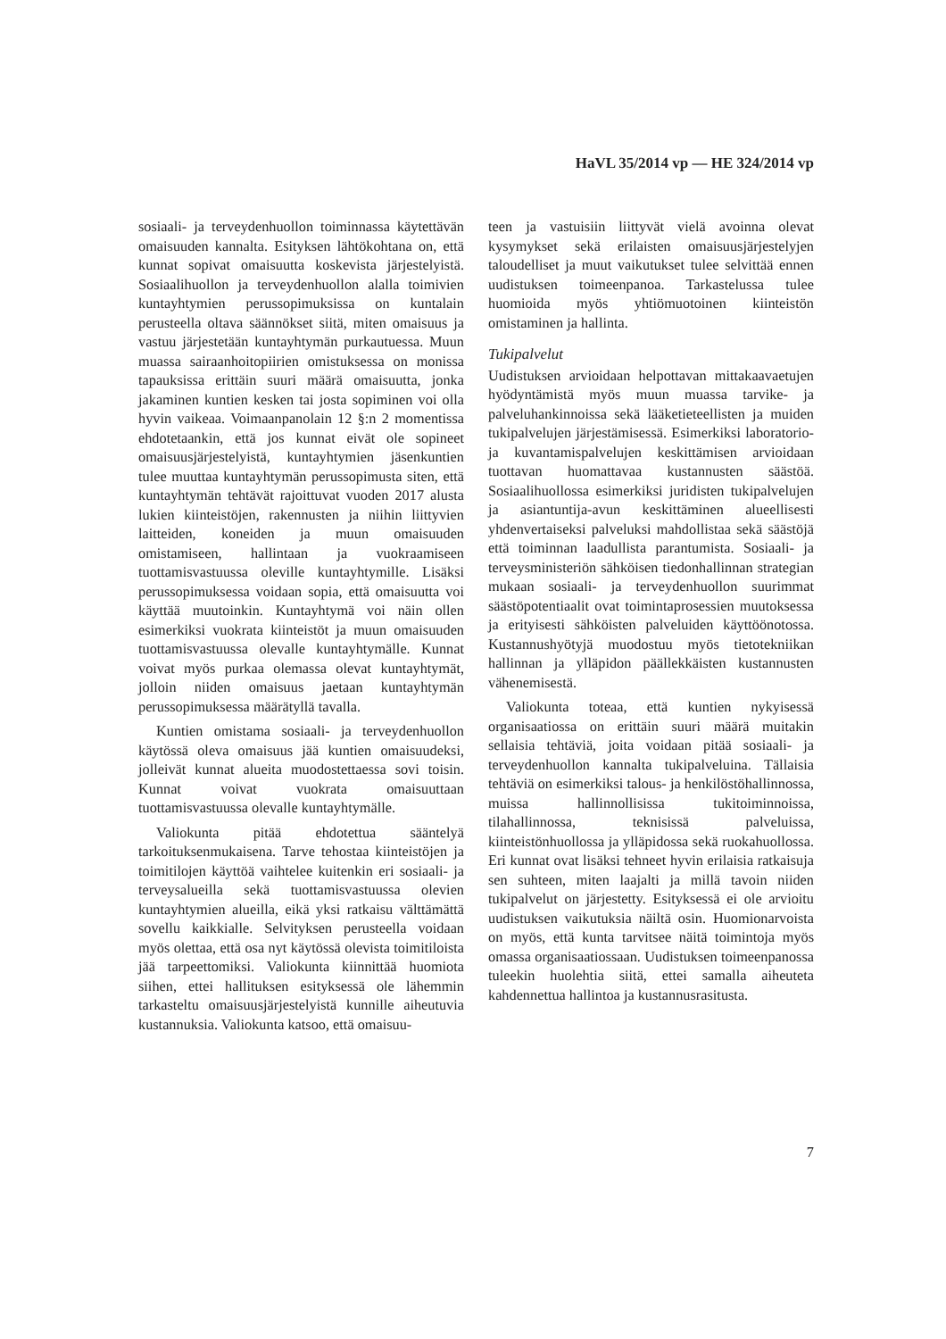HaVL 35/2014 vp — HE 324/2014 vp
sosiaali- ja terveydenhuollon toiminnassa käytettävän omaisuuden kannalta. Esityksen lähtökohtana on, että kunnat sopivat omaisuutta koskevista järjestelyistä. Sosiaalihuollon ja terveydenhuollon alalla toimivien kuntayhtymien perussopimuksissa on kuntalain perusteella oltava säännökset siitä, miten omaisuus ja vastuu järjestetään kuntayhtymän purkautuessa. Muun muassa sairaanhoitopiirien omistuksessa on monissa tapauksissa erittäin suuri määrä omaisuutta, jonka jakaminen kuntien kesken tai josta sopiminen voi olla hyvin vaikeaa. Voimaanpanolain 12 §:n 2 momentissa ehdotetaankin, että jos kunnat eivät ole sopineet omaisuusjärjestelyistä, kuntayhtymien jäsenkuntien tulee muuttaa kuntayhtymän perussopimusta siten, että kuntayhtymän tehtävät rajoittuvat vuoden 2017 alusta lukien kiinteistöjen, rakennusten ja niihin liittyvien laitteiden, koneiden ja muun omaisuuden omistamiseen, hallintaan ja vuokraamiseen tuottamisvastuussa oleville kuntayhtymille. Lisäksi perussopimuksessa voidaan sopia, että omaisuutta voi käyttää muutoinkin. Kuntayhtymä voi näin ollen esimerkiksi vuokrata kiinteistöt ja muun omaisuuden tuottamisvastuussa olevalle kuntayhtymälle. Kunnat voivat myös purkaa olemassa olevat kuntayhtymät, jolloin niiden omaisuus jaetaan kuntayhtymän perussopimuksessa määrätyllä tavalla.
Kuntien omistama sosiaali- ja terveydenhuollon käytössä oleva omaisuus jää kuntien omaisuudeksi, jolleivät kunnat alueita muodostettaessa sovi toisin. Kunnat voivat vuokrata omaisuuttaan tuottamisvastuussa olevalle kuntayhtymälle.
Valiokunta pitää ehdotettua sääntelyä tarkoituksenmukaisena. Tarve tehostaa kiinteistöjen ja toimitilojen käyttöä vaihtelee kuitenkin eri sosiaali- ja terveysalueilla sekä tuottamisvastuussa olevien kuntayhtymien alueilla, eikä yksi ratkaisu välttämättä sovellu kaikkialle. Selvityksen perusteella voidaan myös olettaa, että osa nyt käytössä olevista toimitiloista jää tarpeettomiksi. Valiokunta kiinnittää huomiota siihen, ettei hallituksen esityksessä ole lähemmin tarkasteltu omaisuusjärjestelyistä kunnille aiheutuvia kustannuksia. Valiokunta katsoo, että omaisuu-
teen ja vastuisiin liittyvät vielä avoinna olevat kysymykset sekä erilaisten omaisuusjärjestelyjen taloudelliset ja muut vaikutukset tulee selvittää ennen uudistuksen toimeenpanoa. Tarkastelussa tulee huomioida myös yhtiömuotoinen kiinteistön omistaminen ja hallinta.
Tukipalvelut
Uudistuksen arvioidaan helpottavan mittakaavaetujen hyödyntämistä myös muun muassa tarvike- ja palveluhankinnoissa sekä lääketieteellisten ja muiden tukipalvelujen järjestämisessä. Esimerkiksi laboratorio- ja kuvantamispalvelujen keskittämisen arvioidaan tuottavan huomattavaa kustannusten säästöä. Sosiaalihuollossa esimerkiksi juridisten tukipalvelujen ja asiantuntija-avun keskittäminen alueellisesti yhdenvertaiseksi palveluksi mahdollistaa sekä säästöjä että toiminnan laadullista parantumista. Sosiaali- ja terveysministeriön sähköisen tiedonhallinnan strategian mukaan sosiaali- ja terveydenhuollon suurimmat säästöpotentiaalit ovat toimintaprosessien muutoksessa ja erityisesti sähköisten palveluiden käyttöönotossa. Kustannushyötyjä muodostuu myös tietotekniikan hallinnan ja ylläpidon päällekkäisten kustannusten vähenemisestä.
Valiokunta toteaa, että kuntien nykyisessä organisaatiossa on erittäin suuri määrä muitakin sellaisia tehtäviä, joita voidaan pitää sosiaali- ja terveydenhuollon kannalta tukipalveluina. Tällaisia tehtäviä on esimerkiksi talous- ja henkilöstöhallinnossa, muissa hallinnollisissa tukitoiminnoissa, tilahallinnossa, teknisissä palveluissa, kiinteistönhuollossa ja ylläpidossa sekä ruokahuollossa. Eri kunnat ovat lisäksi tehneet hyvin erilaisia ratkaisuja sen suhteen, miten laajalti ja millä tavoin niiden tukipalvelut on järjestetty. Esityksessä ei ole arvioitu uudistuksen vaikutuksia näiltä osin. Huomionarvoista on myös, että kunta tarvitsee näitä toimintoja myös omassa organisaatiossaan. Uudistuksen toimeenpanossa tuleekin huolehtia siitä, ettei samalla aiheuteta kahdennettua hallintoa ja kustannusrasitusta.
7